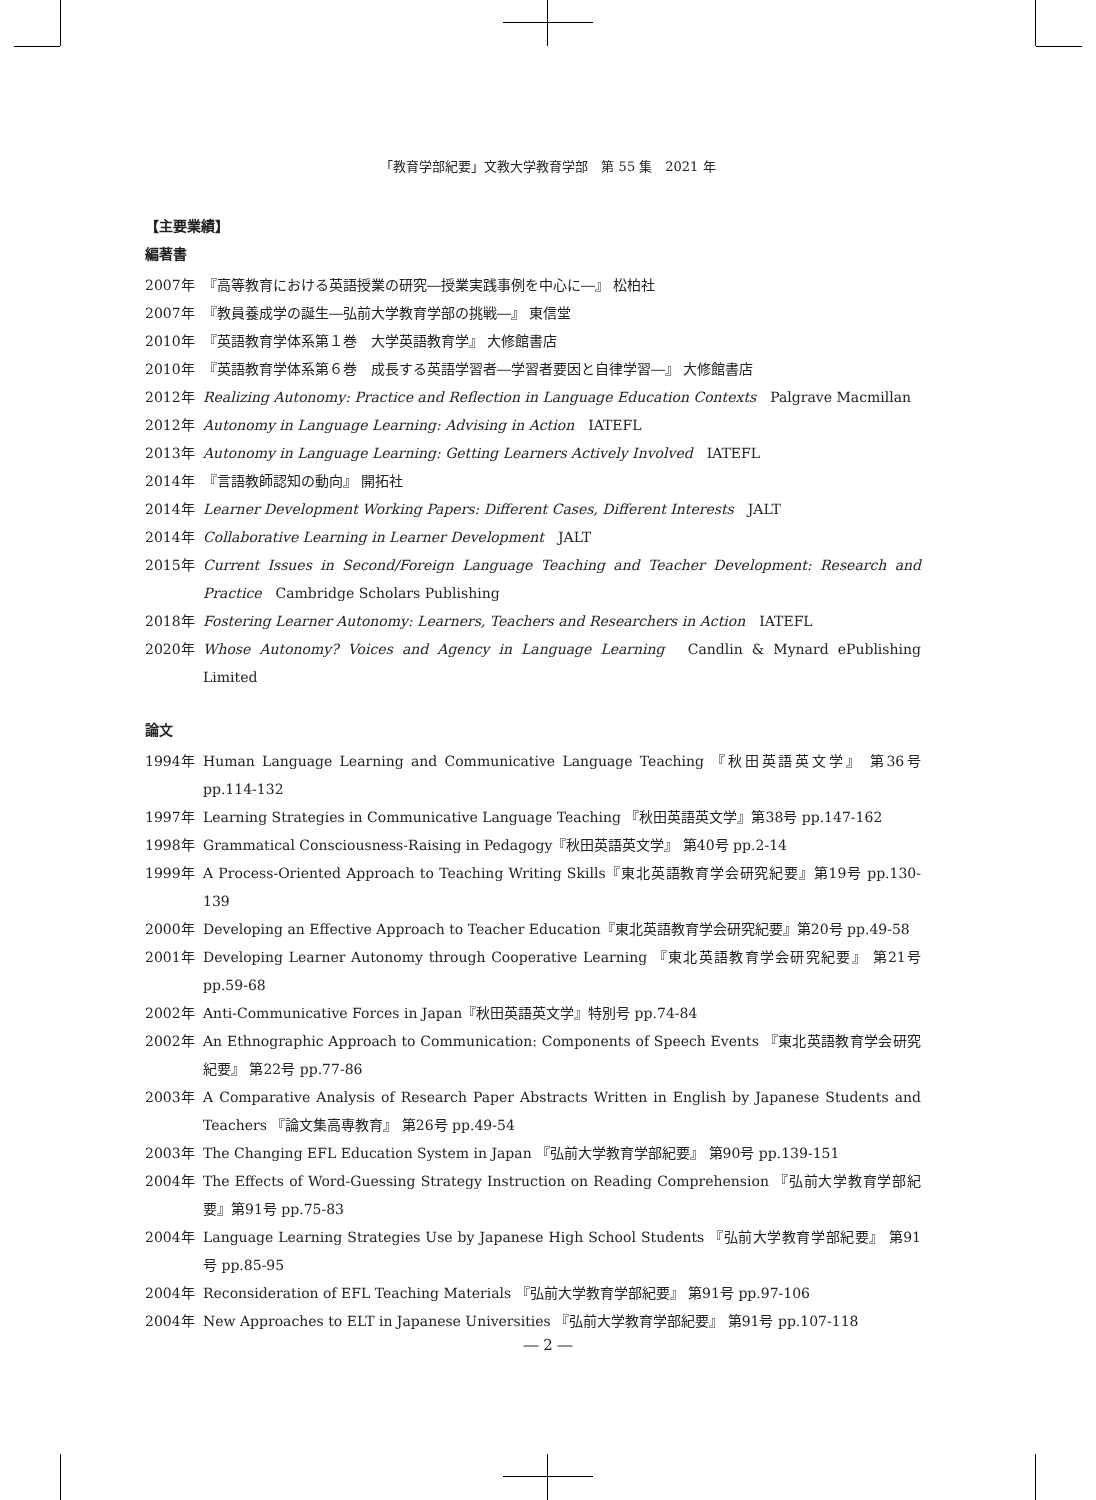「教育学部紀要」文教大学教育学部　第 55 集　2021 年
【主要業績】
編著書
2007年 『高等教育における英語授業の研究―授業実践事例を中心に―』 松柏社
2007年 『教員養成学の誕生―弘前大学教育学部の挑戦―』 東信堂
2010年 『英語教育学体系第１巻　大学英語教育学』 大修館書店
2010年 『英語教育学体系第６巻　成長する英語学習者―学習者要因と自律学習―』 大修館書店
2012年 Realizing Autonomy: Practice and Reflection in Language Education Contexts　Palgrave Macmillan
2012年 Autonomy in Language Learning: Advising in Action　IATEFL
2013年 Autonomy in Language Learning: Getting Learners Actively Involved　IATEFL
2014年 『言語教師認知の動向』 開拓社
2014年 Learner Development Working Papers: Different Cases, Different Interests　JALT
2014年 Collaborative Learning in Learner Development　JALT
2015年 Current Issues in Second/Foreign Language Teaching and Teacher Development: Research and Practice　Cambridge Scholars Publishing
2018年 Fostering Learner Autonomy: Learners, Teachers and Researchers in Action　IATEFL
2020年 Whose Autonomy? Voices and Agency in Language Learning　Candlin & Mynard ePublishing Limited
論文
1994年 Human Language Learning and Communicative Language Teaching 『秋田英語英文学』 第36号 pp.114-132
1997年 Learning Strategies in Communicative Language Teaching 『秋田英語英文学』第38号 pp.147-162
1998年 Grammatical Consciousness-Raising in Pedagogy『秋田英語英文学』 第40号 pp.2-14
1999年 A Process-Oriented Approach to Teaching Writing Skills『東北英語教育学会研究紀要』第19号 pp.130-139
2000年 Developing an Effective Approach to Teacher Education『東北英語教育学会研究紀要』第20号 pp.49-58
2001年 Developing Learner Autonomy through Cooperative Learning 『東北英語教育学会研究紀要』 第21号 pp.59-68
2002年 Anti-Communicative Forces in Japan『秋田英語英文学』特別号 pp.74-84
2002年 An Ethnographic Approach to Communication: Components of Speech Events 『東北英語教育学会研究紀要』 第22号 pp.77-86
2003年 A Comparative Analysis of Research Paper Abstracts Written in English by Japanese Students and Teachers 『論文集高専教育』 第26号 pp.49-54
2003年 The Changing EFL Education System in Japan 『弘前大学教育学部紀要』 第90号 pp.139-151
2004年 The Effects of Word-Guessing Strategy Instruction on Reading Comprehension 『弘前大学教育学部紀要』第91号 pp.75-83
2004年 Language Learning Strategies Use by Japanese High School Students 『弘前大学教育学部紀要』 第91号 pp.85-95
2004年 Reconsideration of EFL Teaching Materials 『弘前大学教育学部紀要』 第91号 pp.97-106
2004年 New Approaches to ELT in Japanese Universities 『弘前大学教育学部紀要』 第91号 pp.107-118
― 2 ―